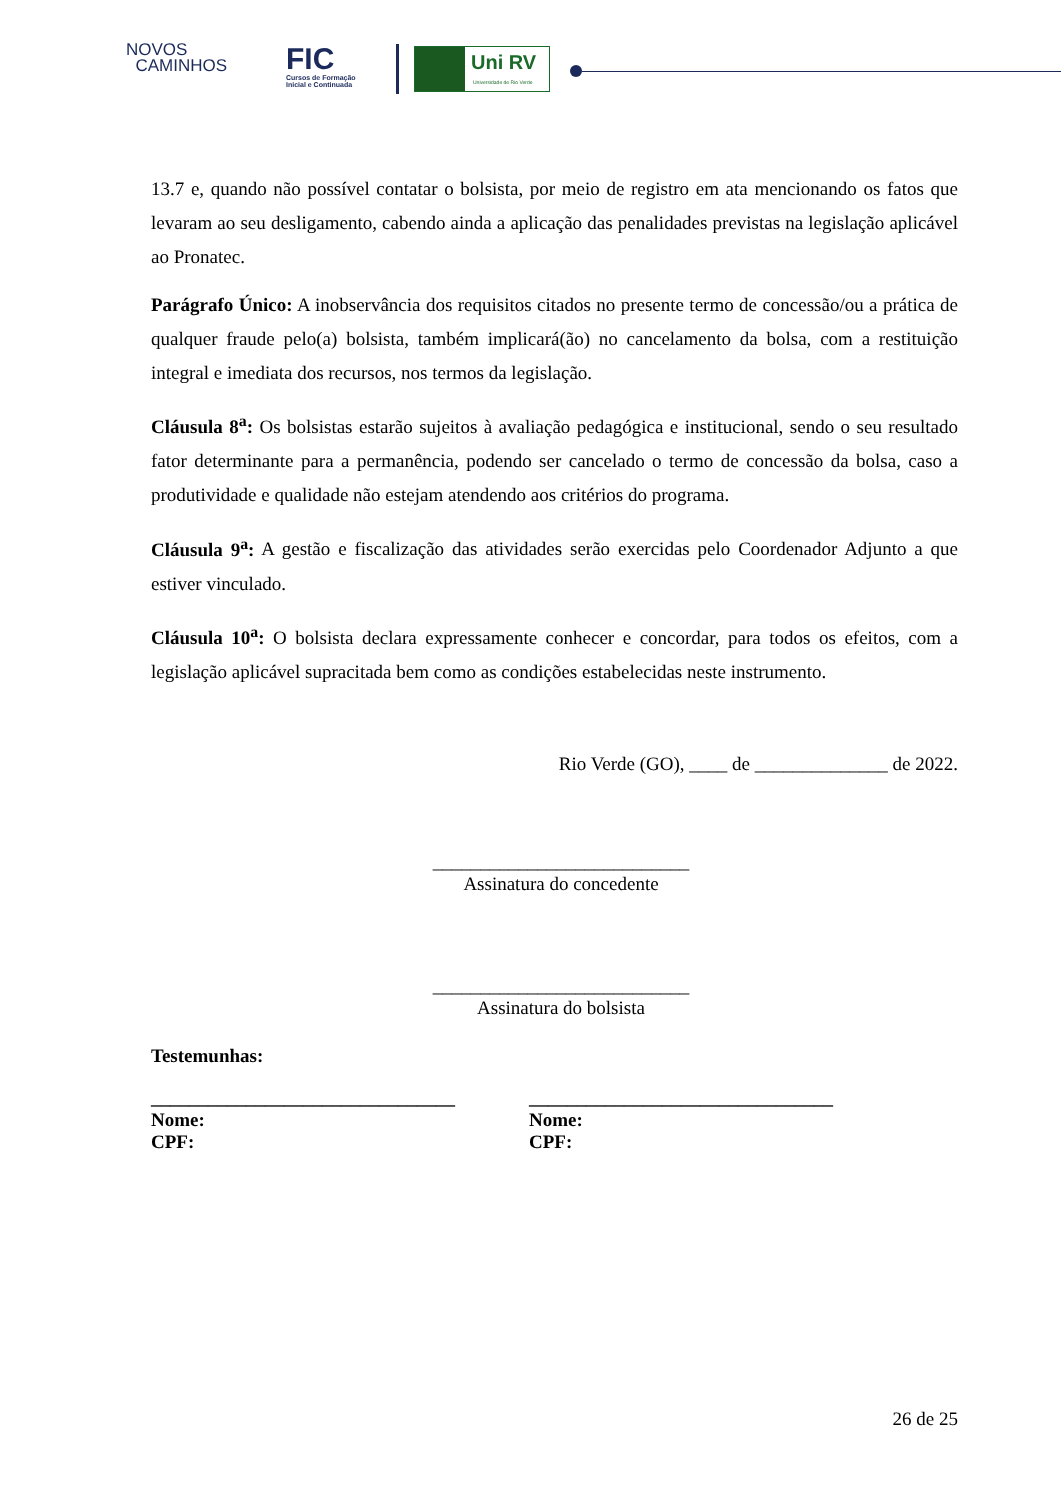NOVOS
CAMINHOS
FIC
Cursos de Formação
Inicial e Continuada
Uni RV
Universidade de Rio Verde
13.7 e, quando não possível contatar o bolsista, por meio de registro em ata mencionando os fatos que levaram ao seu desligamento, cabendo ainda a aplicação das penalidades previstas na legislação aplicável ao Pronatec.
Parágrafo Único: A inobservância dos requisitos citados no presente termo de concessão/ou a prática de qualquer fraude pelo(a) bolsista, também implicará(ão) no cancelamento da bolsa, com a restituição integral e imediata dos recursos, nos termos da legislação.
Cláusula 8<sup>a</sup>: Os bolsistas estarão sujeitos à avaliação pedagógica e institucional, sendo o seu resultado fator determinante para a permanência, podendo ser cancelado o termo de concessão da bolsa, caso a produtividade e qualidade não estejam atendendo aos critérios do programa.
Cláusula 9<sup>a</sup>: A gestão e fiscalização das atividades serão exercidas pelo Coordenador Adjunto a que estiver vinculado.
Cláusula 10<sup>a</sup>: O bolsista declara expressamente conhecer e concordar, para todos os efeitos, com a legislação aplicável supracitada bem como as condições estabelecidas neste instrumento.
Rio Verde (GO), ____ de ______________ de 2022.
___________________________
Assinatura do concedente
___________________________
Assinatura do bolsista
Testemunhas:
________________________________
Nome:
CPF:
________________________________
Nome:
CPF:
26 de 25